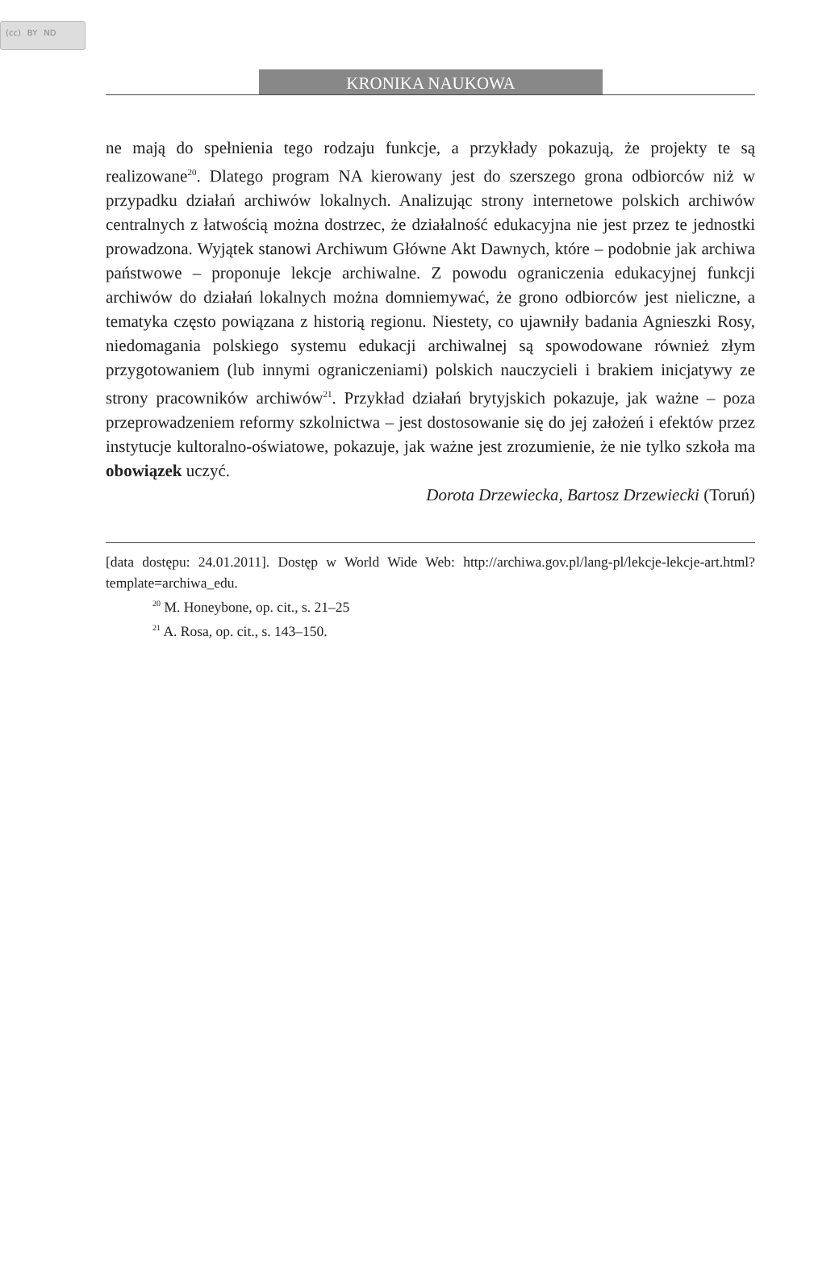(cc) BY ND
KRONIKA NAUKOWA
ne mają do spełnienia tego rodzaju funkcje, a przykłady pokazują, że projekty te są realizowane<sup>20</sup>. Dlatego program NA kierowany jest do szerszego grona odbiorców niż w przypadku działań archiwów lokalnych. Analizując strony internetowe polskich archiwów centralnych z łatwością można dostrzec, że działalność edukacyjna nie jest przez te jednostki prowadzona. Wyjątek stanowi Archiwum Główne Akt Dawnych, które – podobnie jak archiwa państwowe – proponuje lekcje archiwalne. Z powodu ograniczenia edukacyjnej funkcji archiwów do działań lokalnych można domniemywać, że grono odbiorców jest nieliczne, a tematyka często powiązana z historią regionu. Niestety, co ujawniły badania Agnieszki Rosy, niedomagania polskiego systemu edukacji archiwalnej są spowodowane również złym przygotowaniem (lub innymi ograniczeniami) polskich nauczycieli i brakiem inicjatywy ze strony pracowników archiwów<sup>21</sup>. Przykład działań brytyjskich pokazuje, jak ważne – poza przeprowadzeniem reformy szkolnictwa – jest dostosowanie się do jej założeń i efektów przez instytucje kultoralno-oświatowe, pokazuje, jak ważne jest zrozumienie, że nie tylko szkoła ma obowiązek uczyć.
Dorota Drzewiecka, Bartosz Drzewiecki (Toruń)
[data dostępu: 24.01.2011]. Dostęp w World Wide Web: http://archiwa.gov.pl/lang-pl/lekcje-lekcje-art.html?template=archiwa_edu.
<sup>20</sup> M. Honeybone, op. cit., s. 21–25
<sup>21</sup> A. Rosa, op. cit., s. 143–150.